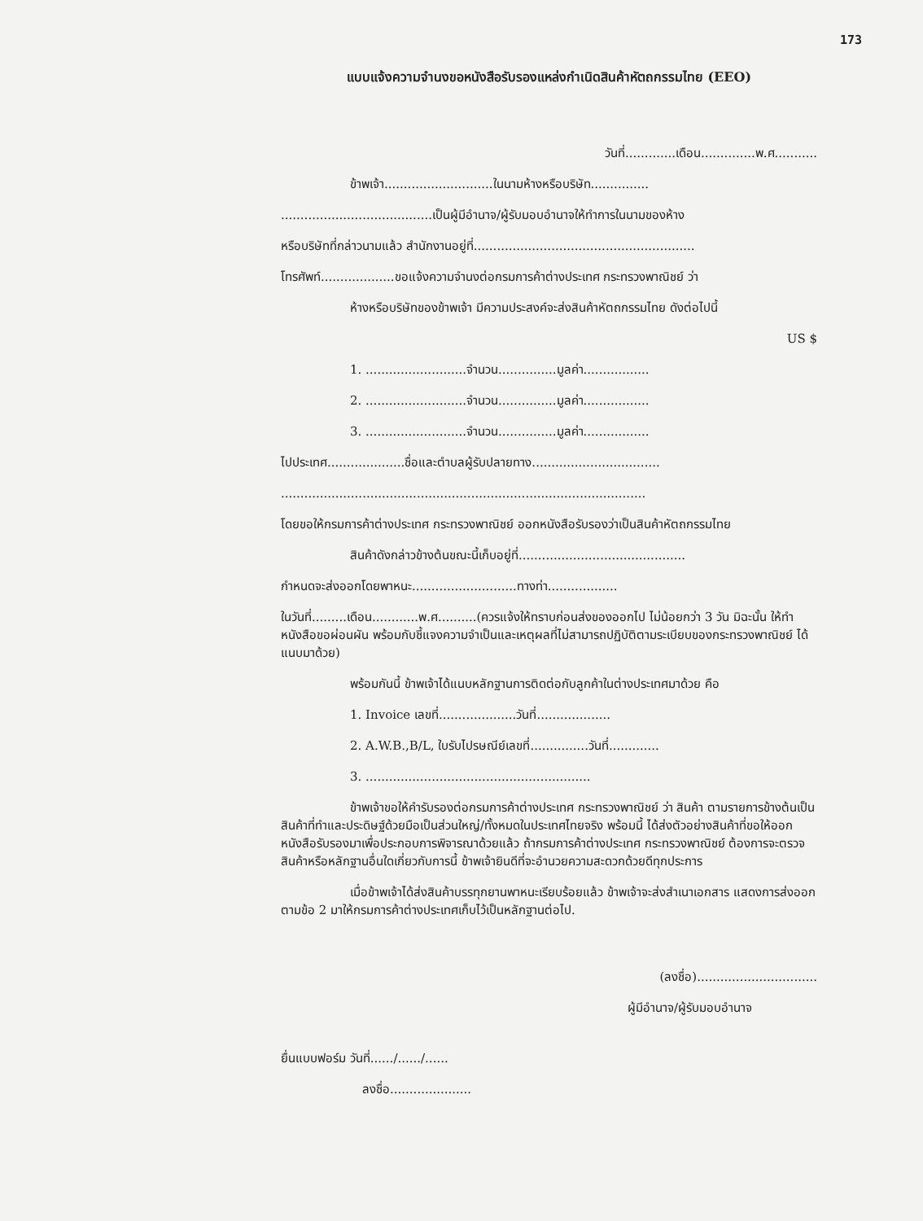173
แบบแจ้งความจำนงขอหนังสือรับรองแหล่งกำเนิดสินค้าหัตถกรรมไทย (EEO)
วันที่.............เดือน..............พ.ศ...........
ข้าพเจ้า............................ในนามห้างหรือบริษัท...............
.......................................เป็นผู้มีอำนาจ/ผู้รับมอบอำนาจให้ทำการในนามของห้าง
หรือบริษัทที่กล่าวนามแล้ว สำนักงานอยู่ที่.........................................................
โทรศัพท์...................ขอแจ้งความจำนงต่อกรมการค้าต่างประเทศ กระทรวงพาณิชย์ ว่า
ห้างหรือบริษัทของข้าพเจ้า มีความประสงค์จะส่งสินค้าหัตถกรรมไทย ดังต่อไปนี้
US $
1. ..........................จำนวน...............มูลค่า.................
2. ..........................จำนวน...............มูลค่า.................
3. ..........................จำนวน...............มูลค่า.................
ไปประเทศ....................ชื่อและตำบลผู้รับปลายทาง.................................
..............................................................................................
โดยขอให้กรมการค้าต่างประเทศ กระทรวงพาณิชย์ ออกหนังสือรับรองว่าเป็นสินค้าหัตถกรรมไทย
สินค้าดังกล่าวข้างต้นขณะนี้เก็บอยู่ที่...........................................
กำหนดจะส่งออกโดยพาหนะ...........................ทางท่า..................
ในวันที่.........เดือน............พ.ศ..........(ควรแจ้งให้ทราบก่อนส่งของออกไป ไม่น้อยกว่า 3 วัน มิฉะนั้น ให้ทำหนังสือขอผ่อนผัน พร้อมกับชี้แจงความจำเป็นและเหตุผลที่ไม่สามารถปฏิบัติตามระเบียบของกระทรวงพาณิชย์ ได้ แนบมาด้วย)
พร้อมกันนี้ ข้าพเจ้าได้แนบหลักฐานการติดต่อกับลูกค้าในต่างประเทศมาด้วย คือ
1. Invoice เลขที่....................วันที่...................
2. A.W.B.,B/L, ใบรับไปรษณีย์เลขที่...............วันที่.............
3. ..........................................................
ข้าพเจ้าขอให้คำรับรองต่อกรมการค้าต่างประเทศ กระทรวงพาณิชย์ ว่า สินค้า ตามรายการข้างต้นเป็นสินค้าที่ทำและประดิษฐ์ด้วยมือเป็นส่วนใหญ่/ทั้งหมดในประเทศไทยจริง พร้อมนี้ ได้ส่งตัวอย่างสินค้าที่ขอให้ออกหนังสือรับรองมาเพื่อประกอบการพิจารณาด้วยแล้ว ถ้ากรมการค้าต่างประเทศ กระทรวงพาณิชย์ ต้องการจะตรวจสินค้าหรือหลักฐานอื่นใดเกี่ยวกับการนี้ ข้าพเจ้ายินดีที่จะอำนวยความสะดวกด้วยดีทุกประการ
เมื่อข้าพเจ้าได้ส่งสินค้าบรรทุกยานพาหนะเรียบร้อยแล้ว ข้าพเจ้าจะส่งสำเนาเอกสาร แสดงการส่งออก ตามข้อ 2 มาให้กรมการค้าต่างประเทศเก็บไว้เป็นหลักฐานต่อไป.
(ลงชื่อ)...............................
ผู้มีอำนาจ/ผู้รับมอบอำนาจ
ยื่นแบบฟอร์ม วันที่....../....../......
ลงชื่อ.....................